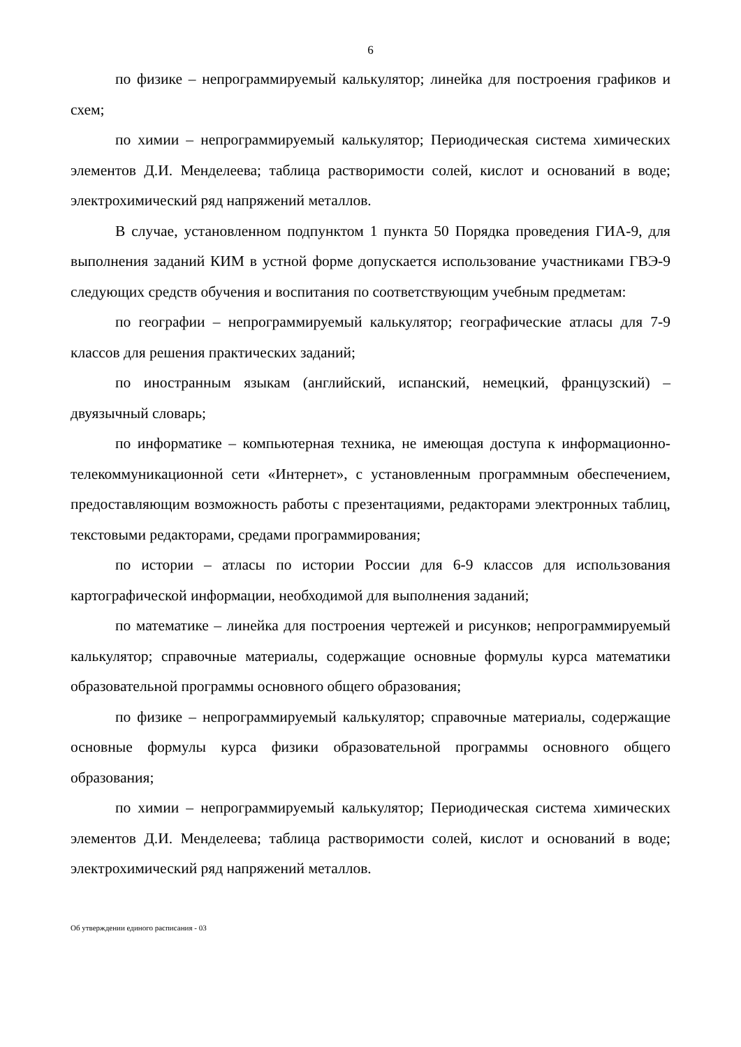6
по физике – непрограммируемый калькулятор; линейка для построения графиков и схем;
по химии – непрограммируемый калькулятор; Периодическая система химических элементов Д.И. Менделеева; таблица растворимости солей, кислот и оснований в воде; электрохимический ряд напряжений металлов.
В случае, установленном подпунктом 1 пункта 50 Порядка проведения ГИА-9, для выполнения заданий КИМ в устной форме допускается использование участниками ГВЭ-9 следующих средств обучения и воспитания по соответствующим учебным предметам:
по географии – непрограммируемый калькулятор; географические атласы для 7-9 классов для решения практических заданий;
по иностранным языкам (английский, испанский, немецкий, французский) – двуязычный словарь;
по информатике – компьютерная техника, не имеющая доступа к информационно-телекоммуникационной сети «Интернет», с установленным программным обеспечением, предоставляющим возможность работы с презентациями, редакторами электронных таблиц, текстовыми редакторами, средами программирования;
по истории – атласы по истории России для 6-9 классов для использования картографической информации, необходимой для выполнения заданий;
по математике – линейка для построения чертежей и рисунков; непрограммируемый калькулятор; справочные материалы, содержащие основные формулы курса математики образовательной программы основного общего образования;
по физике – непрограммируемый калькулятор; справочные материалы, содержащие основные формулы курса физики образовательной программы основного общего образования;
по химии – непрограммируемый калькулятор; Периодическая система химических элементов Д.И. Менделеева; таблица растворимости солей, кислот и оснований в воде; электрохимический ряд напряжений металлов.
Об утверждении единого расписания - 03